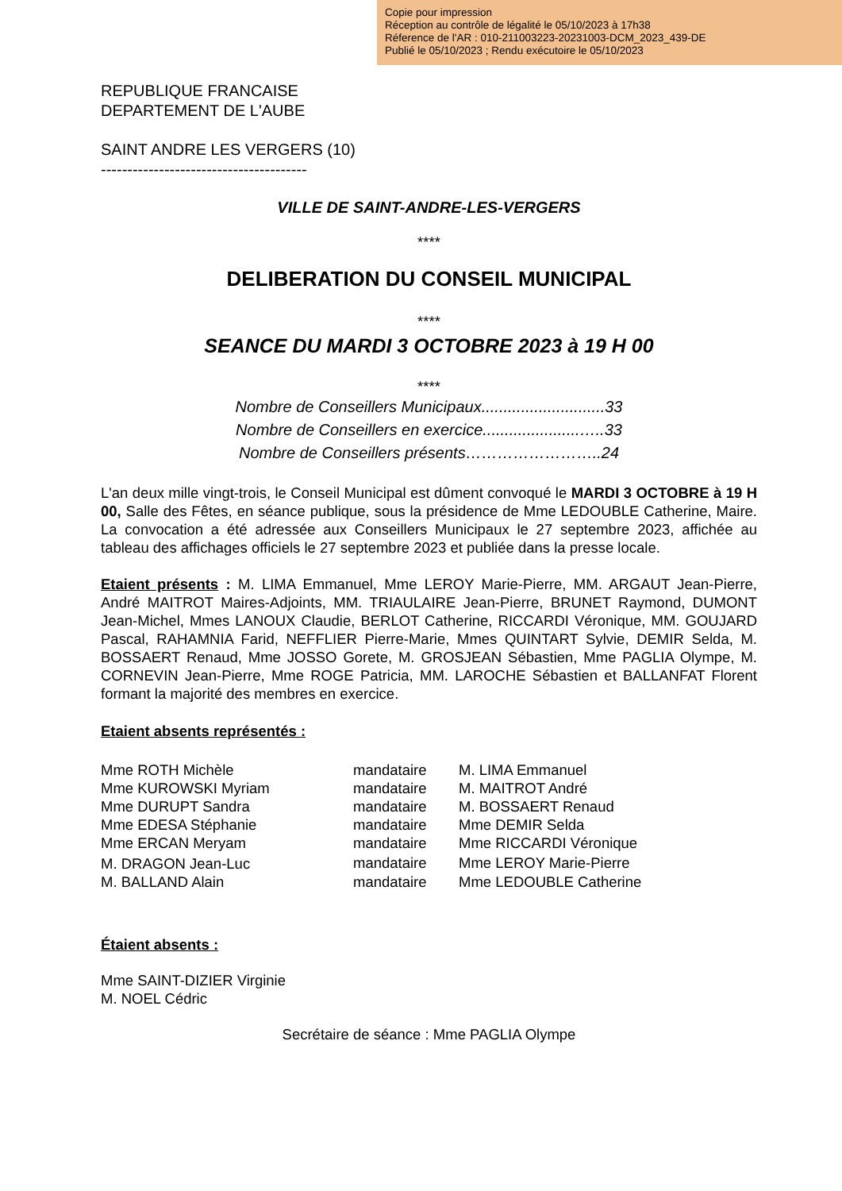Copie pour impression
Réception au contrôle de légalité le 05/10/2023 à 17h38
Réference de l'AR : 010-211003223-20231003-DCM_2023_439-DE
Publié le 05/10/2023 ; Rendu exécutoire le 05/10/2023
REPUBLIQUE FRANCAISE
DEPARTEMENT DE L'AUBE
SAINT ANDRE LES VERGERS (10)
---------------------------------------
VILLE DE SAINT-ANDRE-LES-VERGERS
****
DELIBERATION DU CONSEIL MUNICIPAL
****
SEANCE DU MARDI 3 OCTOBRE 2023 à 19 H 00
****
Nombre de Conseillers Municipaux............................33
Nombre de Conseillers en exercice......................…..33
Nombre de Conseillers présents……………………..24
L'an deux mille vingt-trois, le Conseil Municipal est dûment convoqué le MARDI 3 OCTOBRE à 19 H 00, Salle des Fêtes, en séance publique, sous la présidence de Mme LEDOUBLE Catherine, Maire. La convocation a été adressée aux Conseillers Municipaux le 27 septembre 2023, affichée au tableau des affichages officiels le 27 septembre 2023 et publiée dans la presse locale.
Etaient présents : M. LIMA Emmanuel, Mme LEROY Marie-Pierre, MM. ARGAUT Jean-Pierre, André MAITROT Maires-Adjoints, MM. TRIAULAIRE Jean-Pierre, BRUNET Raymond, DUMONT Jean-Michel, Mmes LANOUX Claudie, BERLOT Catherine, RICCARDI Véronique, MM. GOUJARD Pascal, RAHAMNIA Farid, NEFFLIER Pierre-Marie, Mmes QUINTART Sylvie, DEMIR Selda, M. BOSSAERT Renaud, Mme JOSSO Gorete, M. GROSJEAN Sébastien, Mme PAGLIA Olympe, M. CORNEVIN Jean-Pierre, Mme ROGE Patricia, MM. LAROCHE Sébastien et BALLANFAT Florent formant la majorité des membres en exercice.
Etaient absents représentés :
| Mme ROTH Michèle | mandataire | M. LIMA Emmanuel |
| Mme KUROWSKI Myriam | mandataire | M. MAITROT André |
| Mme DURUPT Sandra | mandataire | M. BOSSAERT Renaud |
| Mme EDESA Stéphanie | mandataire | Mme DEMIR Selda |
| Mme ERCAN Meryam | mandataire | Mme RICCARDI Véronique |
| M. DRAGON Jean-Luc | mandataire | Mme LEROY Marie-Pierre |
| M. BALLAND Alain | mandataire | Mme LEDOUBLE Catherine |
Étaient absents :
Mme SAINT-DIZIER Virginie
M. NOEL Cédric
Secrétaire de séance : Mme PAGLIA Olympe